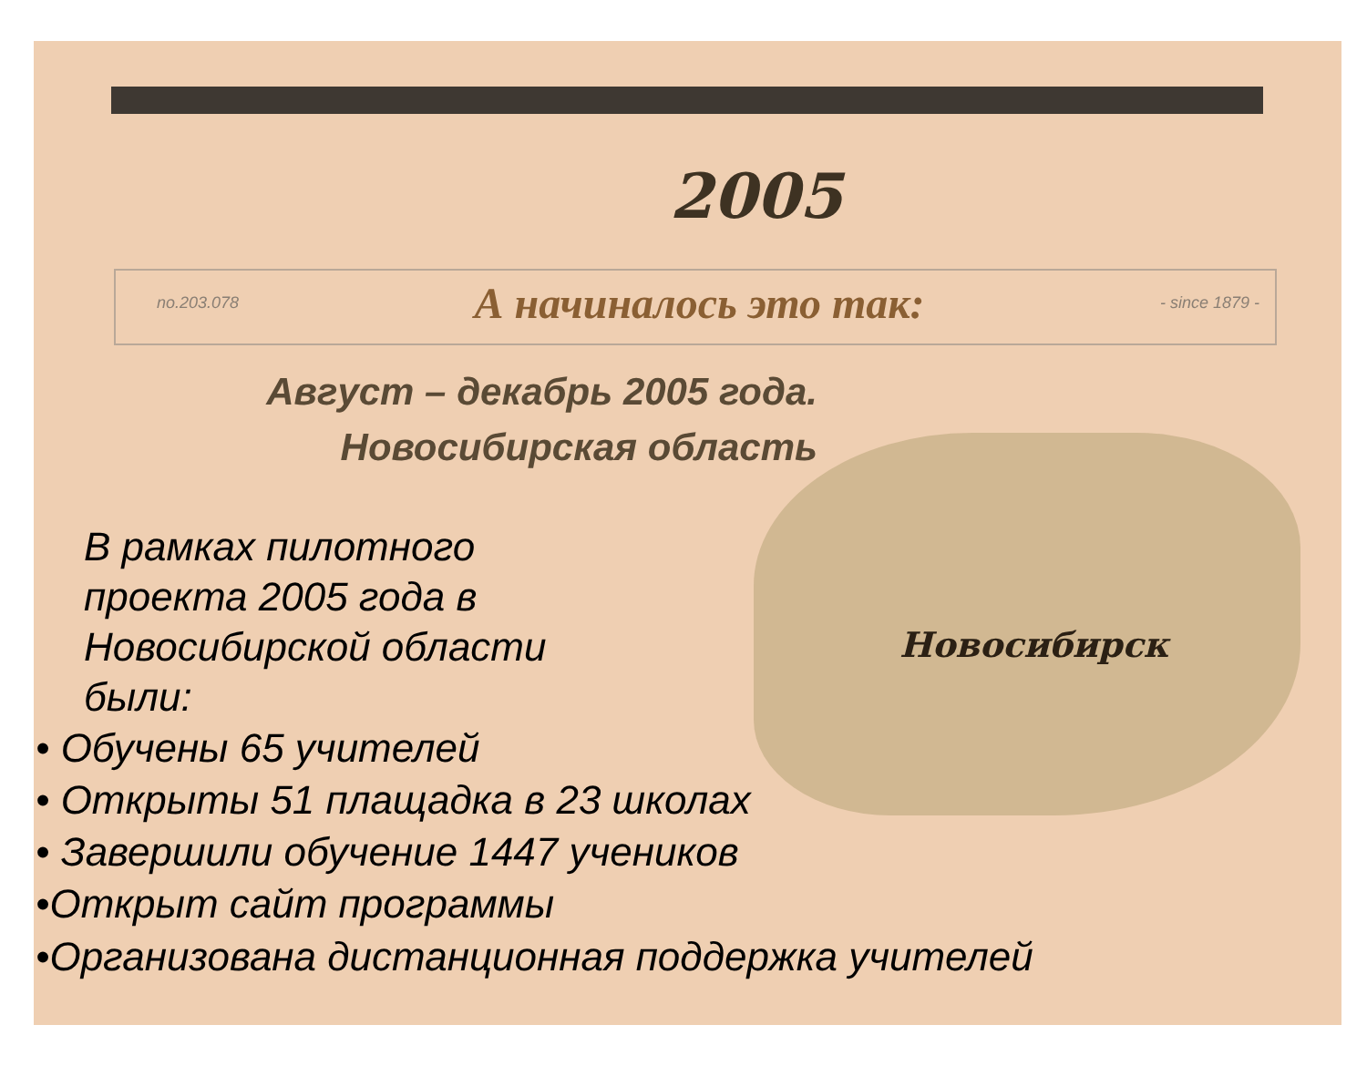2005
no.203.078 А начиналось это так: - since 1879 -
Август – декабрь 2005 года.
Новосибирская область
В рамках пилотного проекта 2005 года в Новосибирской области были:
• Обучены 65 учителей
• Открыты 51 плащадка в 23 школах
• Завершили обучение 1447 учеников
•Открыт сайт программы
•Организована дистанционная поддержка учителей
Новосибирск